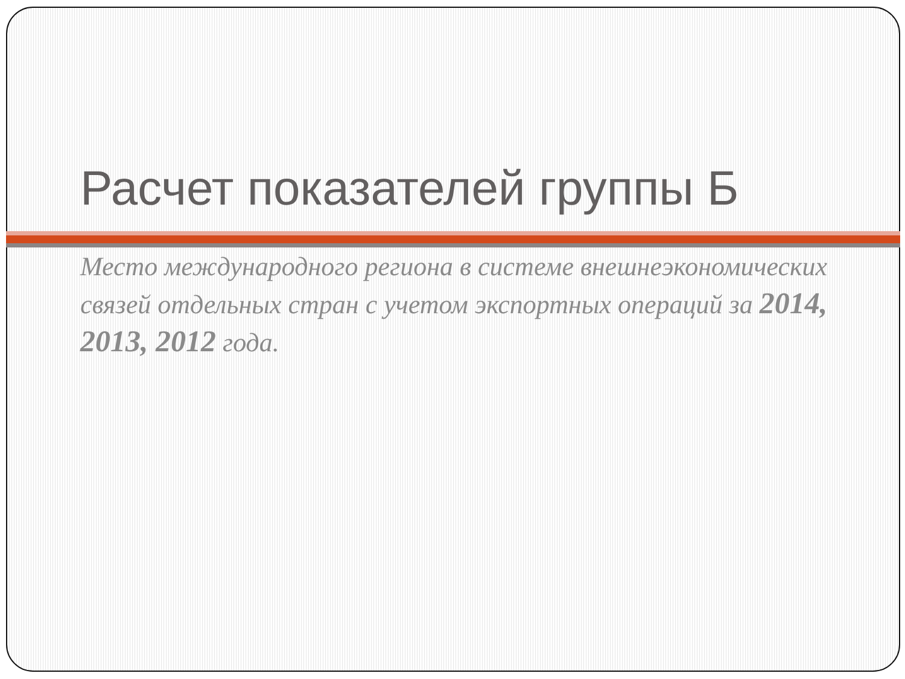Расчет показателей группы Б
Место международного региона в системе внешнеэкономических связей отдельных стран с учетом экспортных операций за 2014, 2013, 2012 года.